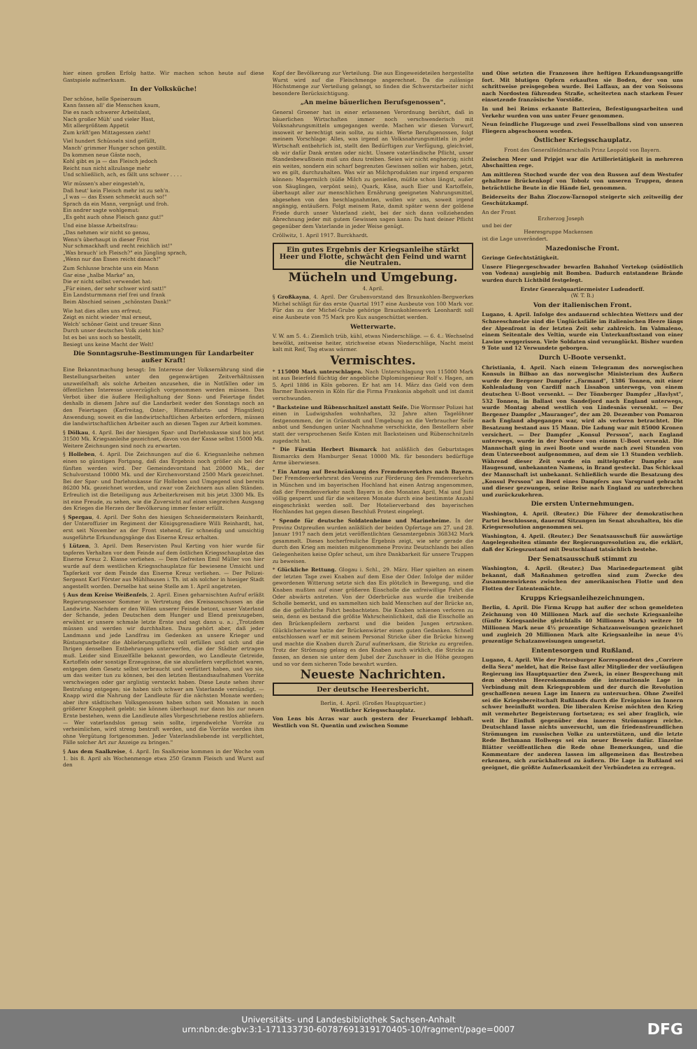hier einen großen Erfolg hatte. Wir machen schon heute auf diese Gastspiele aufmerksam.
In der Volksküche!
Der schöne, helle Speiseraum
Kann fassen all' die Menschen kaum,
Die es nach schwerer Arbeitslast,
Nach großer Müh' und vieler Hast,
Mit allergrößtem Appetit
Zum kräft'gen Mittagessen zieht!
Viel hundert Schüsseln sind gefüllt,
Manch' grimmer Hunger schon gestillt.
Da kommen neue Gäste noch,
Kohl gibt es ja — das Fleisch jedoch
Reicht nun nicht allzulange mehr
Und schließlich, ach, es fällt uns schwer . . . .
Wir müssen's aber eingesteh'n,
Daß heut' kein Fleisch mehr ist zu seh'n.
„I was — das Essen schmeckt auch so!"
Sprach da ein Mann, vergnügt und froh.
Ein andrer sagte wohlgemut:
„Es geht auch ohne Fleisch ganz gut!"
Und eine blasse Arbeitsfrau:
„Das nehmen wir nicht so genau,
Wenn's überhaupt in dieser Frist
Nur schmackhaft und recht reichlich ist!"
„Was brauch' ich Fleisch?" ein Jüngling sprach,
„Wenn nur das Essen reicht danach!"
Zum Schlusse brachte uns ein Mann
Gar eine „halbe Marke" an,
Die er nicht selbst verwendet hat:
„Für einen, der sehr schwer wird satt!"
Ein Landsturmmann rief frei und frank
Beim Abschied seinen „schönsten Dank!"
Wie hat dies alles uns erfreut;
Zeigt es nicht wieder 'mal erneut,
Welch' schöner Geist und treuer Sinn
Durch unser deutsches Volk zieht hin?
Ist es bei uns noch so bestellt,
Besiegt uns keine Macht der Welt!
Die Sonntagsruhe-Bestimmungen für Landarbeiter außer Kraft!
Eine Bekanntmachung besagt: Im Interesse der Volksernährung sind die Bestellungsarbeiten unter den gegenwärtigen Zeitverhältnissen unzweifelhaft als solche Arbeiten anzusehen, die in Notfällen oder im öffentlichen Interesse unverzüglich vorgenommen werden müssen. Das Verbot über die äußere Heilighaltung der Sonn- und Feiertage findet deshalb in diesem Jahre auf die Landarbeit weder des Sonntags noch an den Feiertagen (Karfreitag, Oster-, Himmelfahrts- und Pfingstfest) Anwendung; soweit es die landwirtschaftlichen Arbeiten erfordern, müssen die landwirtschaftlichen Arbeiter auch an diesen Tagen zur Arbeit kommen.
§ Dölkau, 4. April. Bei der hiesigen Spar- und Darlehnskasse sind bis jetzt 31500 Mk. Kriegsanleihe gezeichnet, davon von der Kasse selbst 15000 Mk. Weitere Zeichnungen sind noch zu erwarten.
§ Holleben, 4. April. Die Zeichnungen auf die 6. Kriegsanleihe nehmen einen so günstigen Fortgang, daß das Ergebnis noch größer als bei der fünften werden wird. Der Gemeindevorstand hat 20000 Mk., der Schulvorstand 10000 Mk. und der Kirchenvorstand 2500 Mark gezeichnet. Bei der Spar- und Darlehnskasse für Holleben und Umgegend sind bereits 86200 Mk. gezeichnet worden, und zwar von Zeichnern aus allen Ständen. Erfreulich ist die Beteiligung aus Arbeiterkreisen mit bis jetzt 3300 Mk. Es ist eine Freude, zu sehen, wie die Zuversicht auf einen siegreichen Ausgang des Krieges die Herzen der Bevölkerung immer fester erfüllt.
§ Spergau, 4. April. Der Sohn des hiesigen Schneidermeisters Reinhardt, der Unteroffizier im Regiment der Königsgrenadiere Willi Reinhardt, hat, erst seit November an der Front stehend, für schneidig und umsichtig ausgeführte Erkundungsgänge das Eiserne Kreuz erhalten.
§ Lützen, 3. April. Dem Reservisten Paul Kerting von hier wurde für tapferes Verhalten vor dem Feinde auf dem östlichen Kriegsschauplatze das Eiserne Kreuz 2. Klasse verliehen. — Dem Gefreiten Emil Müller von hier wurde auf dem westlichen Kriegsschauplatze für bewiesene Umsicht und Tapferkeit vor dem Feinde das Eiserne Kreuz verliehen. — Der Polizei-Sergeant Karl Förster aus Mühlhausen i. Th. ist als solcher in hiesiger Stadt angestellt worden. Derselbe hat seine Stelle am 1. April angetreten.
§ Aus dem Kreise Weißenfels, 2. April. Einen geharnischten Aufruf erläßt Regierungsassessor Sommer in Vertretung des Kreisausschusses an die Landwirte. Nachdem er den Willen unserer Feinde betont, unser Vaterland der Schande, jeden Deutschen dem Hunger und Elend preiszugeben, erwähnt er unsere schmale letzte Ernte und sagt dann u. a.: „Trotzdem müssen und werden wir durchhalten. Dazu gehört aber, daß jeder Landmann und jede Landfrau im Gedenken an unsere Krieger und Rüstungsarbeiter die Ablieferungspflicht voll erfüllen und sich und die Ihrigen denselben Entbehrungen unterwerfen, die der Städter ertragen muß. Leider sind Einzelfälle bekannt geworden, wo Landleute Getreide, Kartoffeln oder sonstige Erzeugnisse, die sie abzuliefern verpflichtet waren, entgegen dem Gesetz selbst verbraucht und verfüttert haben, und wo sie, um das weiter tun zu können, bei den letzten Bestandsaufnahmen Vorräte verschwiegen oder gar arglistig versteckt haben. Diese Leute sehen ihrer Bestrafung entgegen; sie haben sich schwer am Vaterlande versündigt. — Knapp wird die Nahrung der Landleute für die nächsten Monate werden; aber ihre städtischen Volksgenossen haben schon seit Monaten in noch größerer Knappheit gelebt: sie können überhaupt nur dann bis zur neuen Ernte bestehen, wenn die Landleute alles Vorgeschriebene restlos abliefern. — Wer vaterlandslos genug sein sollte, irgendwelche Vorräte zu verheimlichen, wird streng bestraft werden, und die Vorräte werden ihm ohne Vergütung fortgenommen. Jeder Vaterlandsliebende ist verpflichtet, Fälle solcher Art zur Anzeige zu bringen."
§ Aus dem Saalkreise, 4. April. Im Saalkreise kommen in der Woche vom 1. bis 8. April als Wochenmenge etwa 250 Gramm Fleisch und Wurst auf den
Kopf der Bevölkerung zur Verteilung. Die aus Eingeweideteilen hergestellte Wurst wird auf die Fleischmenge angerechnet. Da die zulässige Höchstmenge zur Verteilung gelangt, so finden die Schwerstarbeiter nicht besondere Berücksichtigung.
„An meine bäuerlichen Berufsgenossen".
General Groener hat in einer erlassenen Verordnung berührt, daß in bäuerlichen Wirtschaften immer noch verschwenderisch mit Volksnahrungsmitteln umgegangen werde. Machen wir diesen Vorwurf, insoweit er berechtigt sein sollte, zu nichte. Werte Berufsgenossen, folgt meinem Vorschlage: Alles, was irgend an Volksnahrungsmitteln in jeder Wirtschaft entbehrlich ist, stellt den Bedürftigen zur Verfügung, gleichviel, ob wir dafür Dank ernten oder nicht. Unsere vaterländische Pflicht, unser Standesbewußtsein muß uns dazu treiben. Seien wir nicht engherzig; nicht ein weites, sondern ein scharf begrenztes Gewissen sollen wir haben, jetzt, wo es gilt, durchzuhalten. Was wir an Milchprodukten nur irgend ersparen können: Magermilch (süße Milch zu genießen, müßte schon längst, außer von Säuglingen, verpönt sein), Quark, Käse, auch Eier und Kartoffeln, überhaupt aller zur menschlichen Ernährung geeigneten Nahrungsmittel, abgesehen von den beschlagnahmten, wollen wir uns, soweit irgend angängig, entäußern. Folgt meinem Rate, damit später wenn der goldene Friede durch unser Vaterland zieht, bei der sich dann vollziehenden Abrechnung jeder mit gutem Gewissen sagen kann: Du hast deiner Pflicht gegenüber dem Vaterlande in jeder Weise genügt.
Cröllwitz, 1. April 1917. Burckhardt.
Ein gutes Ergebnis der Kriegsanleihe stärkt Heer und Flotte, schwächt den Feind und warnt die Neutralen.
Mücheln und Umgebung.
4. April.
§ Großkayna, 4. April. Der Grubenvorstand des Braunkohlen-Bergwerkes Michel schlägt für das erste Quartal 1917 eine Ausbeute von 100 Mark vor. Für das zu der Michel-Grube gehörige Braunkohlenwerk Leonhardt soll eine Ausbeute von 75 Mark pro Kux ausgeschüttet werden.
Wetterwarte.
V. W. am 5. 4.: Ziemlich trüb, kühl, etwas Niederschläge. — 6. 4.: Wechselnd bewölkt, zeitweise heiter, strichweise etwas Niederschläge, Nacht meist kalt mit Reif, Tag etwas wärmer.
Vermischtes.
* 115000 Mark unterschlagen. Nach Unterschlagung von 115000 Mark ist aus Beierfeld flüchtig der angebliche Diplomingenieur Rolf v. Hagen, am 5. April 1886 in Köln geboren. Er hat am 14. März das Geld von dem Barmer Bankverein in Köln für die Firma Frankonia abgeholt und ist damit verschwunden.
* Backsteine und Rübenschnitzel anstatt Seife. Die Wormser Polizei hat einen in Ludwigshafen wohnhaften, 32 Jahre alten Tagelöhner festgenommen, der in Grünstadt und Umgebung an die Verbraucher Seife anbot und Sendungen unter Nachnahme verschickte, den Bestellern aber statt der versprochenen Seife Kisten mit Backsteinen und Rübenschnitzeln zugedacht hat.
* Die Fürstin Herbert Bismarck hat anläßlich des Geburtstages Bismarcks dem Hamburger Senat 10000 Mk. für besonders bedürftige Arme überwiesen.
* Ein Antrag auf Beschränkung des Fremdenverkehrs nach Bayern. Der Fremdenverkehrsrat des Vereins zur Förderung des Fremdenverkehrs in München und im bayerischen Hochland hat einen Antrag angenommen, daß der Fremdenverkehr nach Bayern in den Monaten April, Mai und Juni völlig gesperrt und für die weiteren Monate durch eine bestimmte Anzahl eingeschränkt werden soll. Der Hotelierverband des bayerischen Hochlandes hat gegen diesen Beschluß Protest eingelegt.
* Spende für deutsche Soldatenheime und Marineheime. In der Provinz Ostpreußen wurden anläßlich der beiden Opfertage am 27. und 28. Januar 1917 nach dem jetzt veröffentlichten Gesamtergebnis 368342 Mark gesammelt. Dieses hocherfreuliche Ergebnis zeigt, wie sehr gerade die durch den Krieg am meisten mitgenommene Provinz Deutschlands bei allen Gelegenheiten keine Opfer scheut, um ihre Dankbarkeit für unsere Truppen zu beweisen.
* Glückliche Rettung. Glogau i. Schl., 29. März. Hier spielten an einem der letzten Tage zwei Knaben auf dem Eise der Oder. Infolge der milder gewordenen Witterung setzte sich das Eis plötzlich in Bewegung, und die Knaben mußten auf einer größeren Eisscholle die unfreiwillige Fahrt die Oder abwärts antreten. Von der Oderbrücke aus wurde die treibende Scholle bemerkt, und es sammelten sich bald Menschen auf der Brücke an, die die gefährliche Fahrt beobachteten. Die Knaben schienen verloren zu sein, denn es bestand die größte Wahrscheinlichkeit, daß die Eisscholle an den Brückenpfeilern zerbarst und die beiden Jungen ertranken. Glücklicherweise hatte der Brückenwärter einen guten Gedanken. Schnell entschlossen warf er mit seinem Personal Stricke über die Brücke hinweg und machte die Knaben durch Zuruf aufmerksam, die Stricke zu ergreifen. Trotz der Strömung gelang es den Knaben auch wirklich, die Stricke zu fassen, an denen sie unter dem Jubel der Zuschauer in die Höhe gezogen und so vor dem sicheren Tode bewahrt wurden.
Neueste Nachrichten.
Der deutsche Heeresbericht.
Berlin, 4. April. (Großes Hauptquartier.)
Westlicher Kriegsschauplatz.
Von Lens bis Arras war auch gestern der Feuerkampf lebhaft. Westlich von St. Quentin und zwischen Somme
und Oise setzten die Franzosen ihre heftigen Erkundungsangriffe fort. Mit blutigen Opfern erkauften sie Boden, der von uns schrittweise preisgegeben wurde. Bei Laffaux, an der von Soissons nach Nordosten führenden Straße, scheiterten nach starkem Feuer einsetzende französische Vorstöße.
In und bei Reims erkannte Batterien, Befestigungsarbeiten und Verkehr wurden von uns unter Feuer genommen.
Neun feindliche Flugzeuge und zwei Fesselballons sind von unseren Fliegern abgeschossen worden.
Östlicher Kriegsschauplatz.
Front des Generalfeldmarschalls Prinz Leopold von Bayern.
Zwischen Meer und Pripjet war die Artillerietätigkeit in mehreren Abschnitten rege.
Am mittleren Stochod wurde der von den Russen auf dem Westufer gehaltene Brückenkopf von Tobolz von unseren Truppen, denen beträchtliche Beute in die Hände fiel, genommen.
Beiderseits der Bahn Zloczow-Tarnopol steigerte sich zeitweilig der Geschützkampf.
An der Front
Erzherzog Joseph
und bei der
Heeresgruppe Mackensen
ist die Lage unverändert.
Mazedonische Front.
Geringe Gefechtstätigkeit.
Unsere Fliegergeschwader bewarfen Bahnhof Vertekop (südöstlich von Vodena) ausgiebig mit Bomben. Dadurch entstandene Brände wurden durch Lichtbild festgelegt.
Erster Generalquartiermeister Ludendorff.
(W. T. B.)
Von der italienischen Front.
Lugano, 4. April. Infolge des andauernd schlechten Wetters und der Schneeschmelze sind die Unglücksfälle im italienischen Heere längs der Alpenfront in der letzten Zeit sehr zahlreich. Im Valmaleno, einem Seitentale des Veltin, wurde ein Unterkunftsstand von einer Lawine weggerissen. Viele Soldaten sind verunglückt. Bisher wurden 9 Tote und 12 Verwundete geborgen.
Durch U-Boote versenkt.
Christiania, 4. April. Nach einem Telegramm des norwegischen Konsuls in Bilbao an das norwegische Ministerium des Äußern wurde der Bergener Dampfer „Farmand", 1386 Tonnen, mit einer Kohlenladung von Cardiff nach Lissabon unterwegs, von einem deutschen U-Boot versenkt. — Der Tönsberger Dampfer „Havlyst", 532 Tonnen, in Ballast von Sandefjord nach England unterwegs, wurde Montag abend westlich von Lindesnäs versenkt. — Der Bergener Dampfer „Mauranger", der am 20. Dezember von Pomaron nach England abgegangen war, wird als verloren betrachtet. Die Besatzung bestand aus 15 Mann. Die Ladung war mit 85000 Kronen versichert. — Der Dampfer „Konsul Persson", nach England unterwegs, wurde in der Nordsee von einem U-Boot versenkt. Die Mannschaft ging in zwei Boote und wurde nach zwei Stunden von dem Unterseeboot aufgenommen, auf dem sie 13 Stunden verblieb. Während dieser Zeit wurde ein mittelgroßer Dampfer aus Haugesund, unbekannten Namens, in Brand gesteckt. Das Schicksal der Mannschaft ist unbekannt. Schließlich wurde die Besatzung des „Konsul Persson" an Bord eines Dampfers aus Varsgrund gebracht und dieser gezwungen, seine Reise nach England zu unterbrechen und zurückzukehren.
Die ersten Unternehmungen.
Washington, 4. April. (Reuter.) Die Führer der demokratischen Partei beschlossen, dauernd Sitzungen im Senat abzuhalten, bis die Kriegsresolution angenommen sei.
Washington, 4. April. (Reuter.) Der Senatsausschuß für auswärtige Angelegenheiten stimmte der Regierungsresolution zu, die erklärt, daß der Kriegszustand mit Deutschland tatsächlich bestehe.
Der Senatsausschuß stimmt zu
Washington, 4. April. (Reuter.) Das Marinedepartement gibt bekannt, daß Maßnahmen getroffen sind zum Zwecke des Zusammenwirkens zwischen der amerikanischen Flotte und den Flotten der Ententemächte.
Krupps Kriegsanleihezeichnungen.
Berlin, 4. April. Die Firma Krupp hat außer der schon gemeldeten Zeichnung von 40 Millionen Mark auf die sechste Kriegsanleihe (fünfte Kriegsanleihe gleichfalls 40 Millionen Mark) weitere 10 Millionen Mark neue 4½ prozentige Schatzanweisungen gezeichnet und zugleich 20 Millionen Mark alte Kriegsanleihe in neue 4½ prozentige Schatzanweisungen umgesetzt.
Ententesorgen und Rußland.
Lugano, 4. April. Wie der Petersburger Korrespondent des „Corriere della Sera" meldet, hat die Reise fast aller Mitglieder der vorläufigen Regierung ins Hauptquartier den Zweck, in einer Besprechung mit dem obersten Heereskommando die internationale Lage in Verbindung mit dem Kriegsproblem und der durch die Revolution geschaffenen neuen Lage im Innern zu untersuchen. Ohne Zweifel sei die Kriegsbereitschaft Rußlands durch die Ereignisse im Innern schwer beeinflußt worden. Die liberalen Kreise möchten den Krieg mit vermehrter Begeisterung fortsetzen; es sei aber fraglich, wie weit ihr Einfluß gegenüber den inneren Strömungen reiche. Deutschland lasse nichts unversucht, um die friedensfreundlichen Strömungen im russischen Volke zu unterstützen, und die letzte Rede Bethmann Hollwegs sei ein neuer Beweis dafür. Einzelne Blätter veröffentlichen die Rede ohne Bemerkungen, und die Kommentare der anderen lassen im allgemeinen das Bestreben erkennen, sich zurückhaltend zu äußern. Die Lage in Rußland sei geeignet, die größte Aufmerksamkeit der Verbündeten zu erregen.
Universitäts- und Landesbibliothek Sachsen-Anhalt
urn:nbn:de:gbv:3:1-171133730-60787691319170405-10/fragment/page=0007
DFG